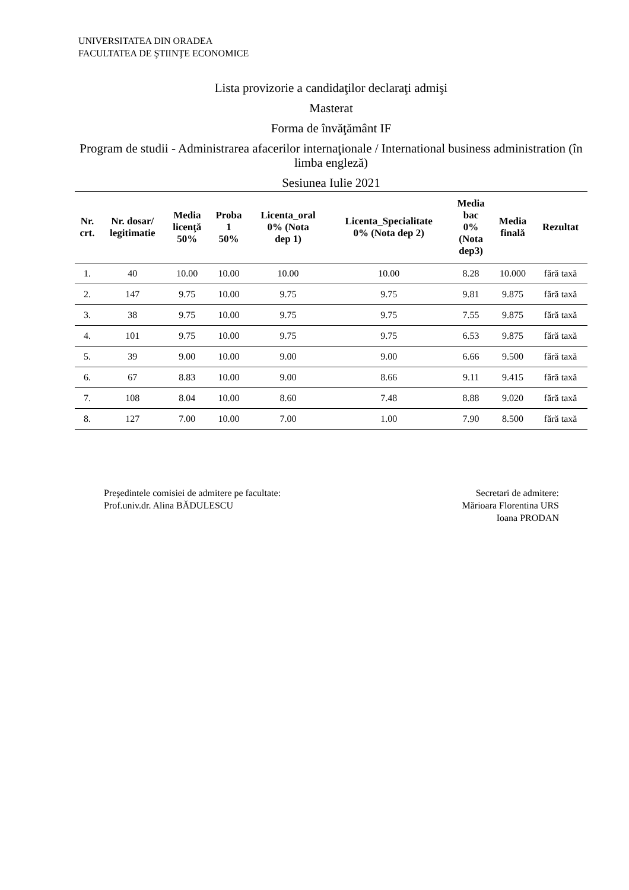UNIVERSITATEA DIN ORADEA
FACULTATEA DE ŞTIINŢE ECONOMICE
Lista provizorie a candidaţilor declaraţi admişi
Masterat
Forma de învăţământ IF
Program de studii - Administrarea afacerilor internaţionale / International business administration (în limba engleză)
Sesiunea Iulie 2021
| Nr. crt. | Nr. dosar/ legitimatie | Media licenţă 50% | Proba 1 50% | Licenta_oral 0% (Nota dep 1) | Licenta_Specialitate 0% (Nota dep 2) | Media bac 0% (Nota dep3) | Media finală | Rezultat |
| --- | --- | --- | --- | --- | --- | --- | --- | --- |
| 1. | 40 | 10.00 | 10.00 | 10.00 | 10.00 | 8.28 | 10.000 | fără taxă |
| 2. | 147 | 9.75 | 10.00 | 9.75 | 9.75 | 9.81 | 9.875 | fără taxă |
| 3. | 38 | 9.75 | 10.00 | 9.75 | 9.75 | 7.55 | 9.875 | fără taxă |
| 4. | 101 | 9.75 | 10.00 | 9.75 | 9.75 | 6.53 | 9.875 | fără taxă |
| 5. | 39 | 9.00 | 10.00 | 9.00 | 9.00 | 6.66 | 9.500 | fără taxă |
| 6. | 67 | 8.83 | 10.00 | 9.00 | 8.66 | 9.11 | 9.415 | fără taxă |
| 7. | 108 | 8.04 | 10.00 | 8.60 | 7.48 | 8.88 | 9.020 | fără taxă |
| 8. | 127 | 7.00 | 10.00 | 7.00 | 1.00 | 7.90 | 8.500 | fără taxă |
Preşedintele comisiei de admitere pe facultate:
Prof.univ.dr. Alina BĂDULESCU
Secretari de admitere:
Mărioara Florentina URS
Ioana PRODAN